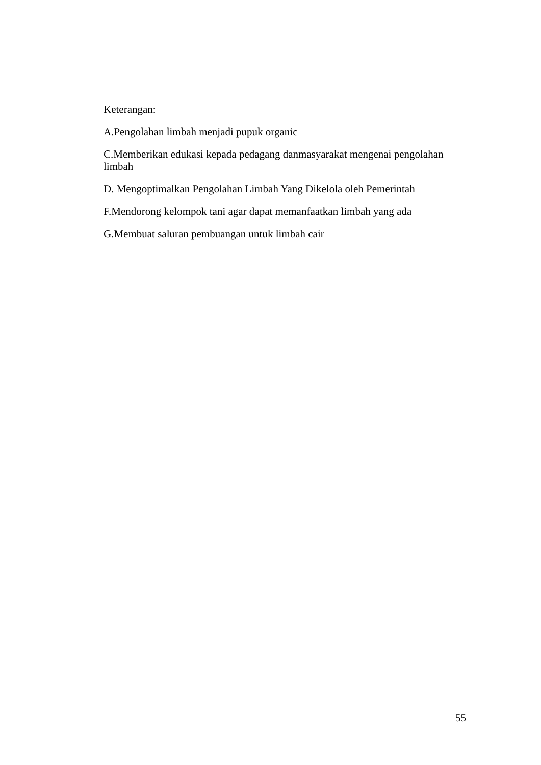Keterangan:
A.Pengolahan limbah menjadi pupuk organic
C.Memberikan edukasi kepada pedagang danmasyarakat mengenai pengolahan limbah
D. Mengoptimalkan Pengolahan Limbah Yang Dikelola oleh Pemerintah
F.Mendorong kelompok tani agar dapat memanfaatkan limbah yang ada
G.Membuat saluran pembuangan untuk limbah cair
55